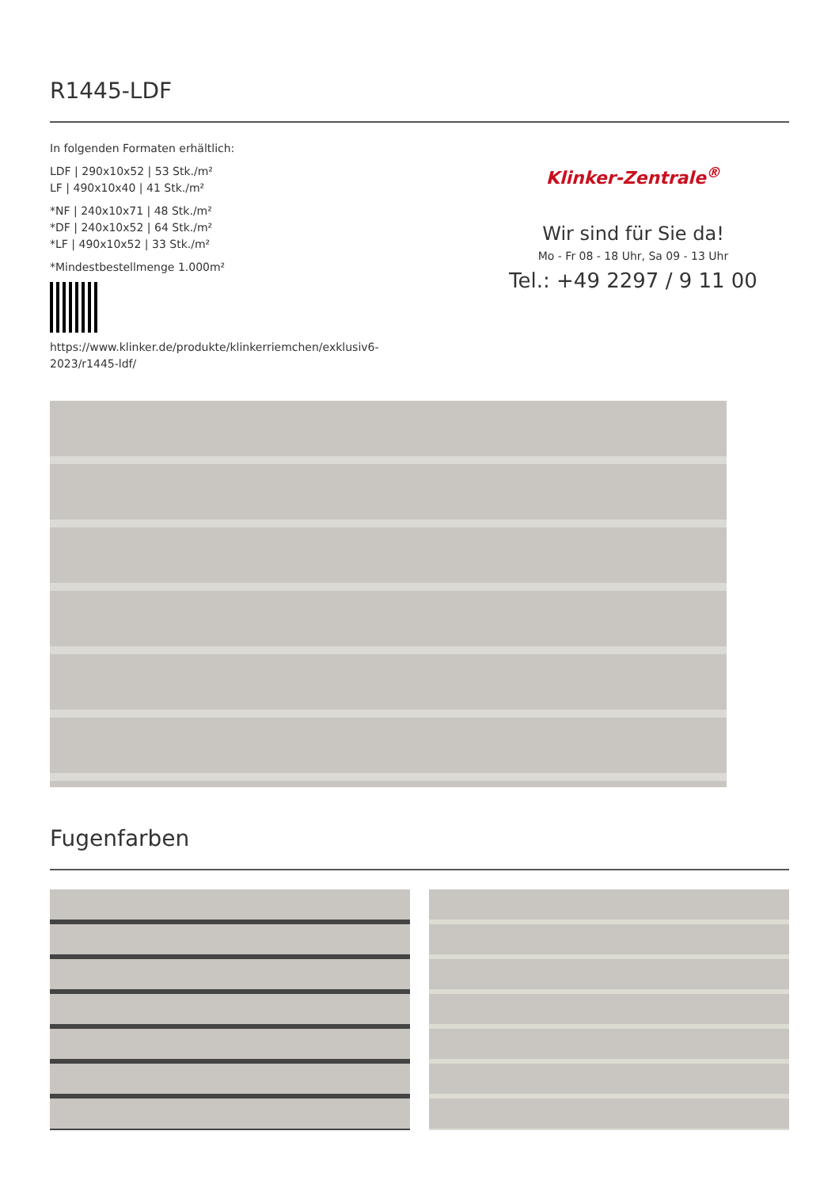R1445-LDF
In folgenden Formaten erhältlich:
LDF | 290x10x52 | 53 Stk./m²
LF | 490x10x40 | 41 Stk./m²
*NF | 240x10x71 | 48 Stk./m²
*DF | 240x10x52 | 64 Stk./m²
*LF | 490x10x52 | 33 Stk./m²
*Mindestbestellmenge 1.000m²
https://www.klinker.de/produkte/klinkerriemchen/exklusiv6-
2023/r1445-ldf/
Klinker-Zentrale<sup>®</sup>
Wir sind für Sie da!
Mo - Fr 08 - 18 Uhr, Sa 09 - 13 Uhr
Tel.: +49 2297 / 9 11 00
Fugenfarben